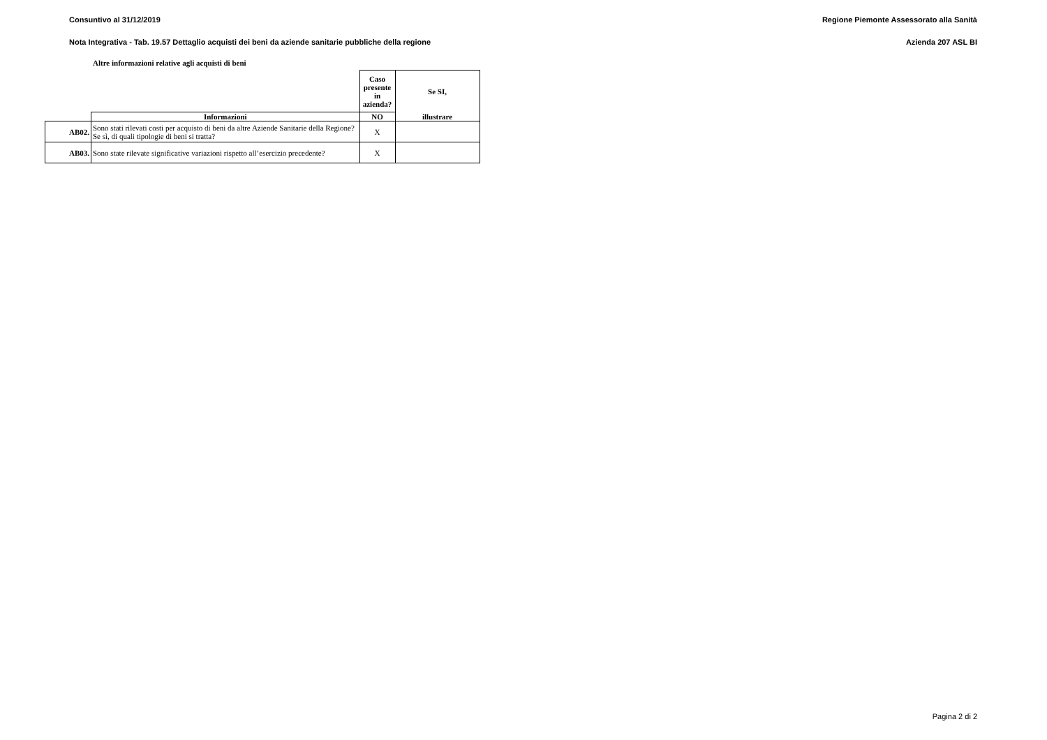Consuntivo al 31/12/2019 Regione Piemonte Assessorato alla Sanità
Nota Integrativa - Tab. 19.57 Dettaglio acquisti dei beni da aziende sanitarie pubbliche della regione Azienda 207 ASL BI
Altre informazioni relative agli acquisti di beni
| | | Caso presente in azienda? | Se SI, |
| | Informazioni | NO | illustrare |
| AB02. | Sono stati rilevati costi per acquisto di beni da altre Aziende Sanitarie della Regione? Se sì, di quali tipologie di beni si tratta? | X | |
| AB03. | Sono state rilevate significative variazioni rispetto all’esercizio precedente? | X | |
Pagina 2 di 2